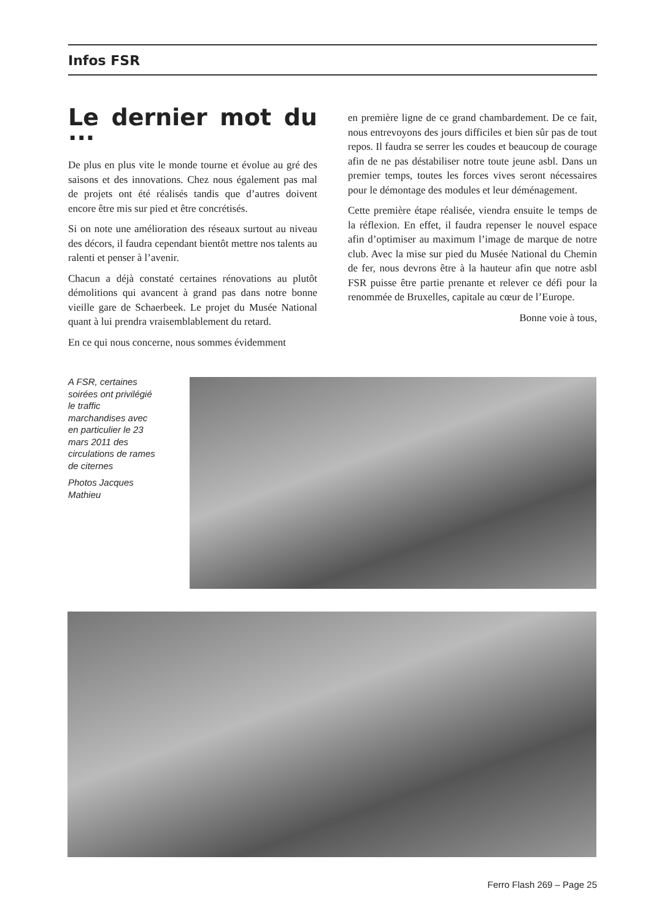Infos FSR
Le dernier mot du ...
De plus en plus vite le monde tourne et évolue au gré des saisons et des innovations. Chez nous également pas mal de projets ont été réalisés tandis que d’autres doivent encore être mis sur pied et être concrétisés.
Si on note une amélioration des réseaux surtout au niveau des décors, il faudra cependant bientôt mettre nos talents au ralenti et penser à l’avenir.
Chacun a déjà constaté certaines rénovations au plutôt démolitions qui avancent à grand pas dans notre bonne vieille gare de Schaerbeek. Le projet du Musée National quant à lui prendra vraisemblablement du retard.
En ce qui nous concerne, nous sommes évidemment
en première ligne de ce grand chambardement. De ce fait, nous entrevoyons des jours difficiles et bien sûr pas de tout repos. Il faudra se serrer les coudes et beaucoup de courage afin de ne pas déstabiliser notre toute jeune asbl. Dans un premier temps, toutes les forces vives seront nécessaires pour le démontage des modules et leur déménagement.
Cette première étape réalisée, viendra ensuite le temps de la réflexion. En effet, il faudra repenser le nouvel espace afin d’optimiser au maximum l’image de marque de notre club. Avec la mise sur pied du Musée National du Chemin de fer, nous devrons être à la hauteur afin que notre asbl FSR puisse être partie prenante et relever ce défi pour la renommée de Bruxelles, capitale au cœur de l’Europe.
Bonne voie à tous,
A FSR, certaines soirées ont privilégié le traffic marchandises avec en particulier le 23 mars 2011 des circulations de rames de citernes
Photos Jacques Mathieu
Ferro Flash 269 – Page 25